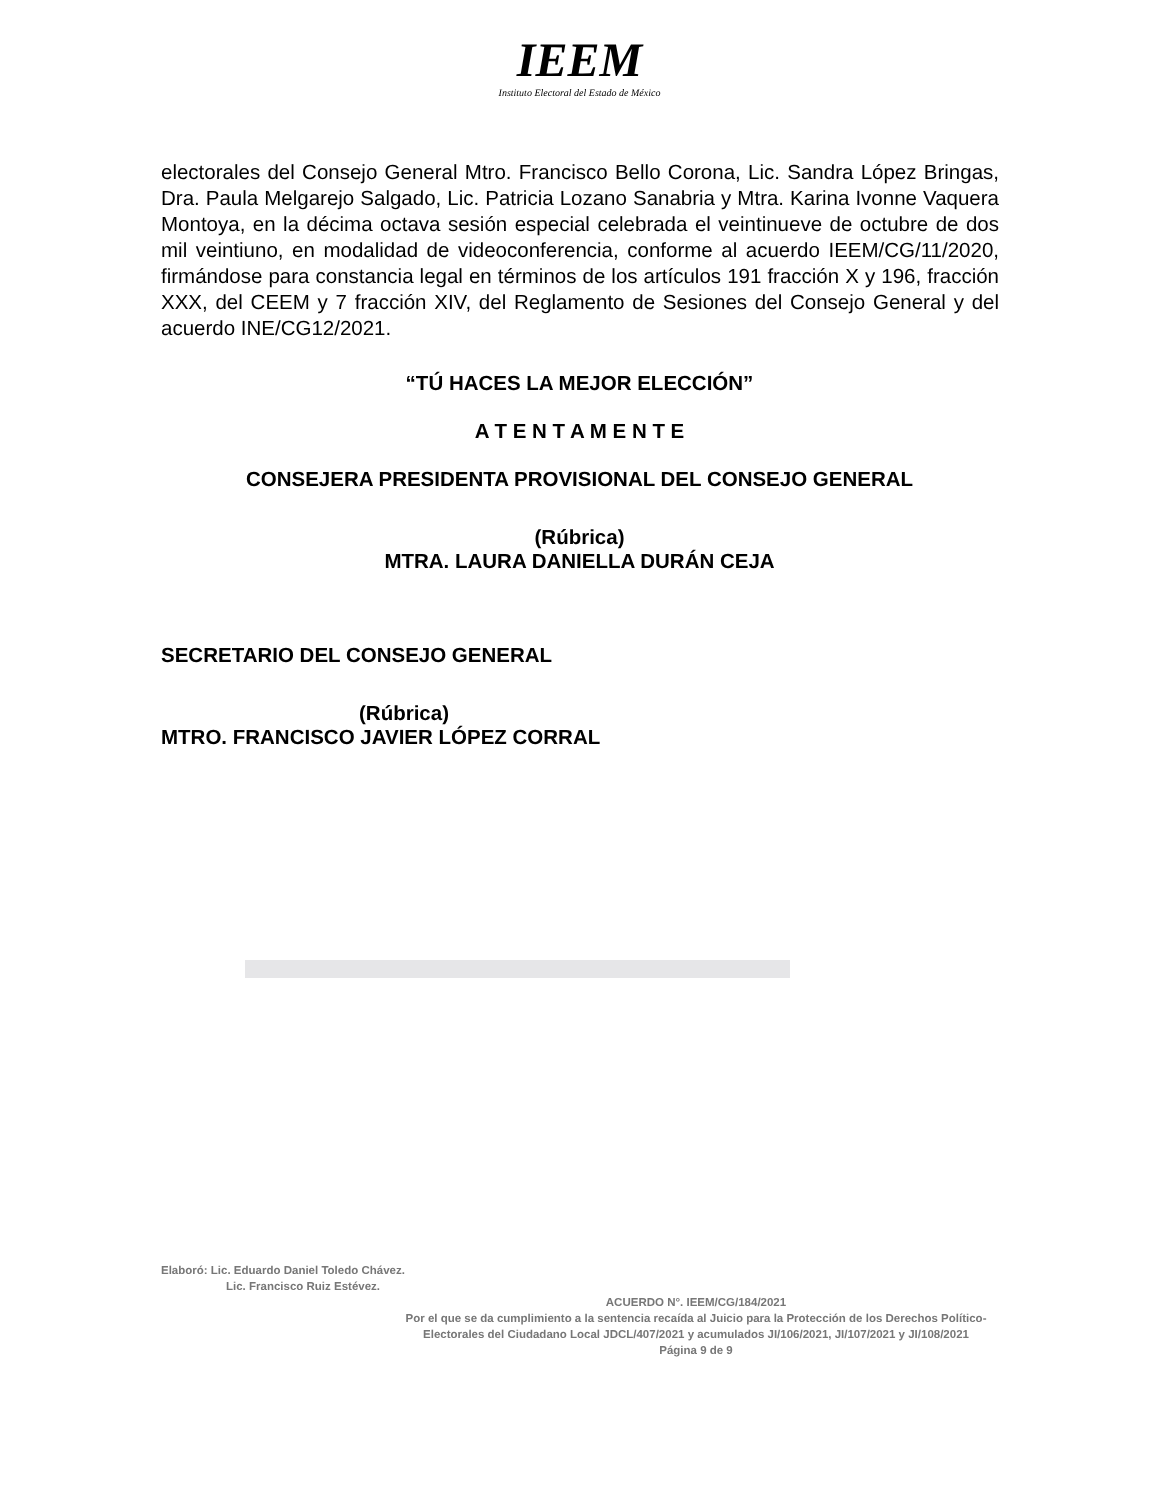IEEM
Instituto Electoral del Estado de México
electorales del Consejo General Mtro. Francisco Bello Corona, Lic. Sandra López Bringas, Dra. Paula Melgarejo Salgado, Lic. Patricia Lozano Sanabria y Mtra. Karina Ivonne Vaquera Montoya, en la décima octava sesión especial celebrada el veintinueve de octubre de dos mil veintiuno, en modalidad de videoconferencia, conforme al acuerdo IEEM/CG/11/2020, firmándose para constancia legal en términos de los artículos 191 fracción X y 196, fracción XXX, del CEEM y 7 fracción XIV, del Reglamento de Sesiones del Consejo General y del acuerdo INE/CG12/2021.
“TÚ HACES LA MEJOR ELECCIÓN”
A T E N T A M E N T E
CONSEJERA PRESIDENTA PROVISIONAL DEL CONSEJO GENERAL
(Rúbrica)
MTRA. LAURA DANIELLA DURÁN CEJA
SECRETARIO DEL CONSEJO GENERAL
(Rúbrica)
MTRO. FRANCISCO JAVIER LÓPEZ CORRAL
Elaboró: Lic. Eduardo Daniel Toledo Chávez.
Lic. Francisco Ruiz Estévez.
ACUERDO N°. IEEM/CG/184/2021
Por el que se da cumplimiento a la sentencia recaída al Juicio para la Protección de los Derechos Político-Electorales del Ciudadano Local JDCL/407/2021 y acumulados JI/106/2021, JI/107/2021 y JI/108/2021
Página 9 de 9